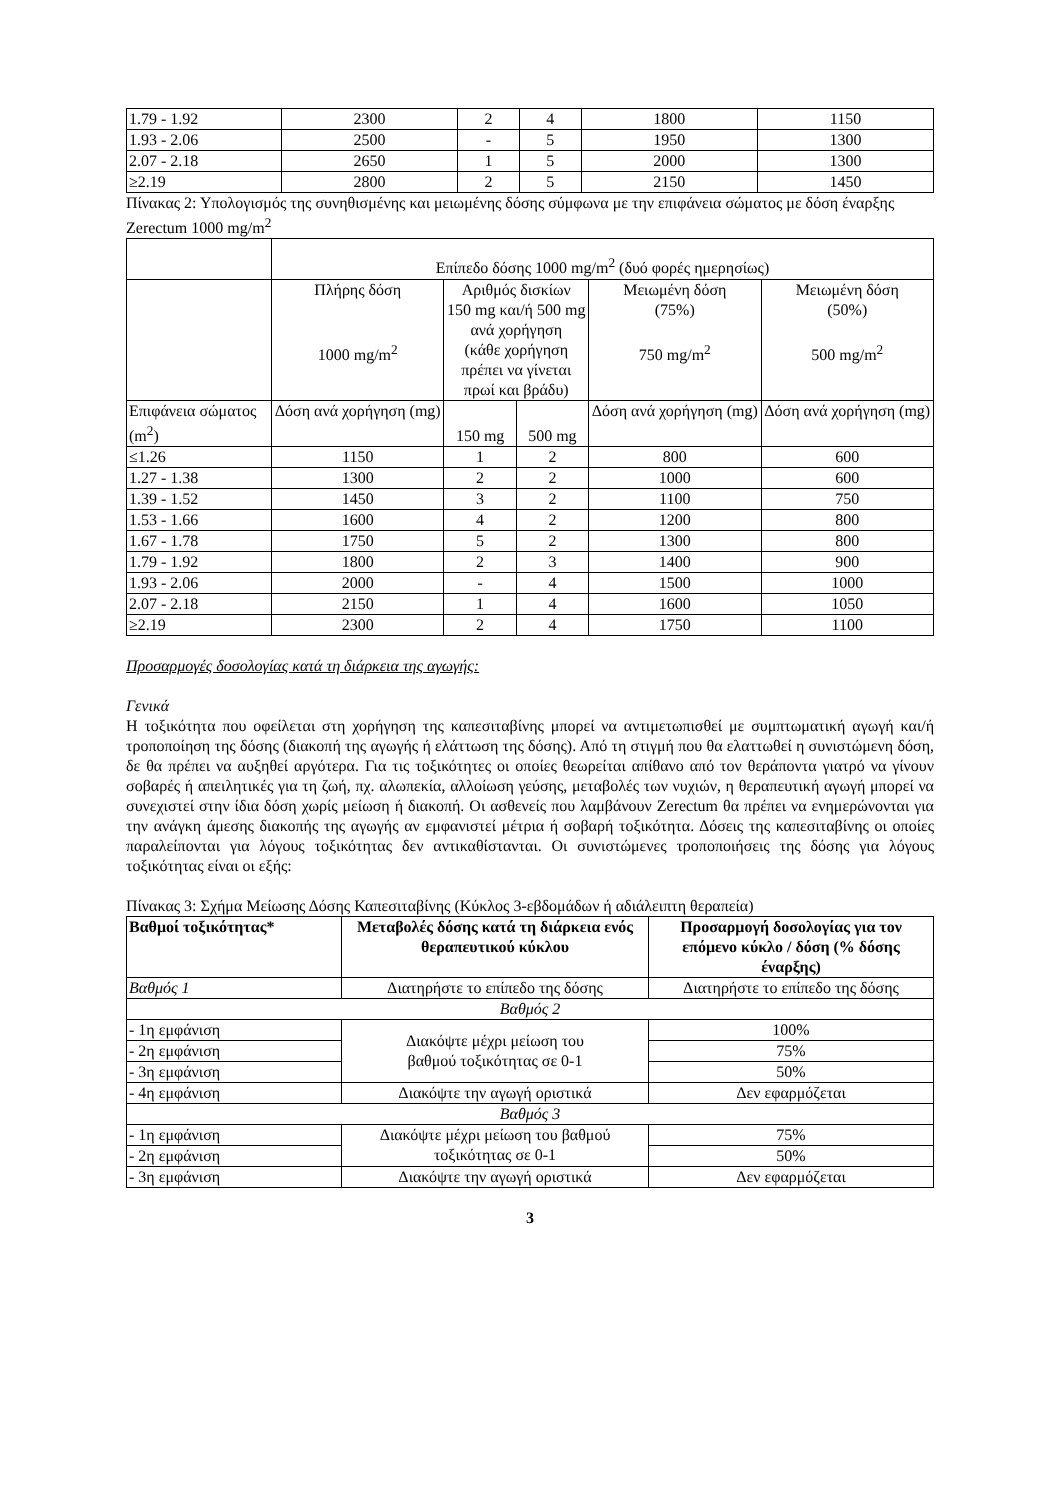| 1.79 - 1.92 | 2300 | 2 | 4 | 1800 | 1150 |
| 1.93 - 2.06 | 2500 | - | 5 | 1950 | 1300 |
| 2.07 - 2.18 | 2650 | 1 | 5 | 2000 | 1300 |
| ≥2.19 | 2800 | 2 | 5 | 2150 | 1450 |
Πίνακας 2: Υπολογισμός της συνηθισμένης και μειωμένης δόσης σύμφωνα με την επιφάνεια σώματος με δόση έναρξης Zerectum 1000 mg/m<sup>2</sup>
| | Επίπεδο δόσης 1000 mg/m<sup>2</sup> (δυό φορές ημερησίως) | | | | |
| | Πλήρης δόση 1000 mg/m<sup>2</sup> | Αριθμός δισκίων 150 mg και/ή 500 mg ανά χορήγηση (κάθε χορήγηση πρέπει να γίνεται πρωί και βράδυ) | | Μειωμένη δόση (75%) 750 mg/m<sup>2</sup> | Μειωμένη δόση (50%) 500 mg/m<sup>2</sup> |
| Επιφάνεια σώματος (m<sup>2</sup>) | Δόση ανά χορήγηση (mg) | 150 mg | 500 mg | Δόση ανά χορήγηση (mg) | Δόση ανά χορήγηση (mg) |
| ≤1.26 | 1150 | 1 | 2 | 800 | 600 |
| 1.27 - 1.38 | 1300 | 2 | 2 | 1000 | 600 |
| 1.39 - 1.52 | 1450 | 3 | 2 | 1100 | 750 |
| 1.53 - 1.66 | 1600 | 4 | 2 | 1200 | 800 |
| 1.67 - 1.78 | 1750 | 5 | 2 | 1300 | 800 |
| 1.79 - 1.92 | 1800 | 2 | 3 | 1400 | 900 |
| 1.93 - 2.06 | 2000 | - | 4 | 1500 | 1000 |
| 2.07 - 2.18 | 2150 | 1 | 4 | 1600 | 1050 |
| ≥2.19 | 2300 | 2 | 4 | 1750 | 1100 |
Προσαρμογές δοσολογίας κατά τη διάρκεια της αγωγής:
Γενικά
Η τοξικότητα που οφείλεται στη χορήγηση της καπεσιταβίνης μπορεί να αντιμετωπισθεί με συμπτωματική αγωγή και/ή τροποποίηση της δόσης (διακοπή της αγωγής ή ελάττωση της δόσης). Από τη στιγμή που θα ελαττωθεί η συνιστώμενη δόση, δε θα πρέπει να αυξηθεί αργότερα. Για τις τοξικότητες οι οποίες θεωρείται απίθανο από τον θεράποντα γιατρό να γίνουν σοβαρές ή απειλητικές για τη ζωή, πχ. αλωπεκία, αλλοίωση γεύσης, μεταβολές των νυχιών, η θεραπευτική αγωγή μπορεί να συνεχιστεί στην ίδια δόση χωρίς μείωση ή διακοπή. Οι ασθενείς που λαμβάνουν Zerectum θα πρέπει να ενημερώνονται για την ανάγκη άμεσης διακοπής της αγωγής αν εμφανιστεί μέτρια ή σοβαρή τοξικότητα. Δόσεις της καπεσιταβίνης οι οποίες παραλείπονται για λόγους τοξικότητας δεν αντικαθίστανται. Οι συνιστώμενες τροποποιήσεις της δόσης για λόγους τοξικότητας είναι οι εξής:
Πίνακας 3: Σχήμα Μείωσης Δόσης Καπεσιταβίνης (Κύκλος 3-εβδομάδων ή αδιάλειπτη θεραπεία)
| Βαθμοί τοξικότητας* | Μεταβολές δόσης κατά τη διάρκεια ενός θεραπευτικού κύκλου | Προσαρμογή δοσολογίας για τον επόμενο κύκλο / δόση (% δόσης έναρξης) |
| --- | --- | --- |
| Βαθμός 1 | Διατηρήστε το επίπεδο της δόσης | Διατηρήστε το επίπεδο της δόσης |
| Βαθμός 2 | | |
| - 1η εμφάνιση | Διακόψτε μέχρι μείωση του βαθμού τοξικότητας σε 0-1 | 100% |
| - 2η εμφάνιση | | 75% |
| - 3η εμφάνιση | | 50% |
| - 4η εμφάνιση | Διακόψτε την αγωγή οριστικά | Δεν εφαρμόζεται |
| Βαθμός 3 | | |
| - 1η εμφάνιση | Διακόψτε μέχρι μείωση του βαθμού τοξικότητας σε 0-1 | 75% |
| - 2η εμφάνιση | | 50% |
| - 3η εμφάνιση | Διακόψτε την αγωγή οριστικά | Δεν εφαρμόζεται |
3